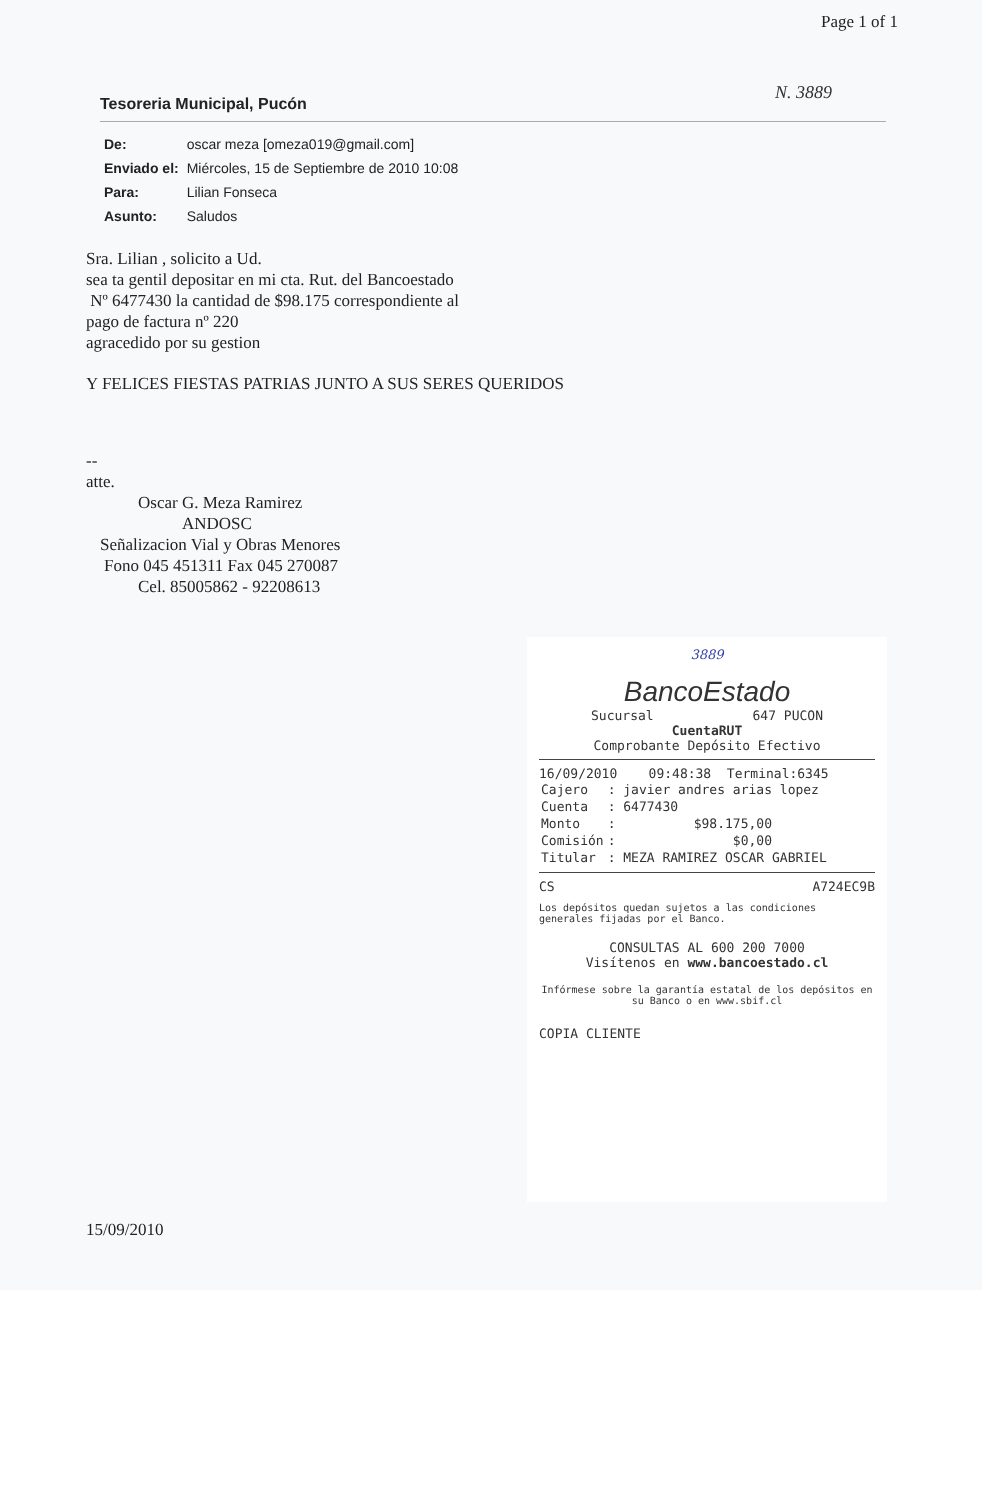Page 1 of 1
N. 3889
Tesoreria Municipal, Pucón
| De: | oscar meza [omeza019@gmail.com] |
| Enviado el: | Miércoles, 15 de Septiembre de 2010 10:08 |
| Para: | Lilian Fonseca |
| Asunto: | Saludos |
Sra. Lilian , solicito a Ud.
sea ta gentil depositar en mi cta. Rut. del Bancoestado
Nº 6477430 la cantidad de $98.175 correspondiente al
pago de factura nº 220
agracedido por su gestion
Y FELICES FIESTAS PATRIAS JUNTO A SUS SERES QUERIDOS
--
atte.
Oscar G. Meza Ramirez
ANDOSC
Señalizacion Vial y Obras Menores
Fono 045 451311 Fax 045 270087
Cel. 85005862 - 92208613
3889
BancoEstado
Sucursal 647 PUCON
CuentaRUT
Comprobante Depósito Efectivo
16/09/2010 09:48:38 Terminal:6345
| Cajero | : javier andres arias lopez |
| Cuenta | : 6477430 |
| Monto | : $98.175,00 |
| Comisión | : $0,00 |
| Titular | : MEZA RAMIREZ OSCAR GABRIEL |
CS A724EC9B
Los depósitos quedan sujetos a las condiciones generales fijadas por el Banco.
CONSULTAS AL 600 200 7000
Visítenos en www.bancoestado.cl
Infórmese sobre la garantía estatal de los depósitos en su Banco o en www.sbif.cl
COPIA CLIENTE
15/09/2010